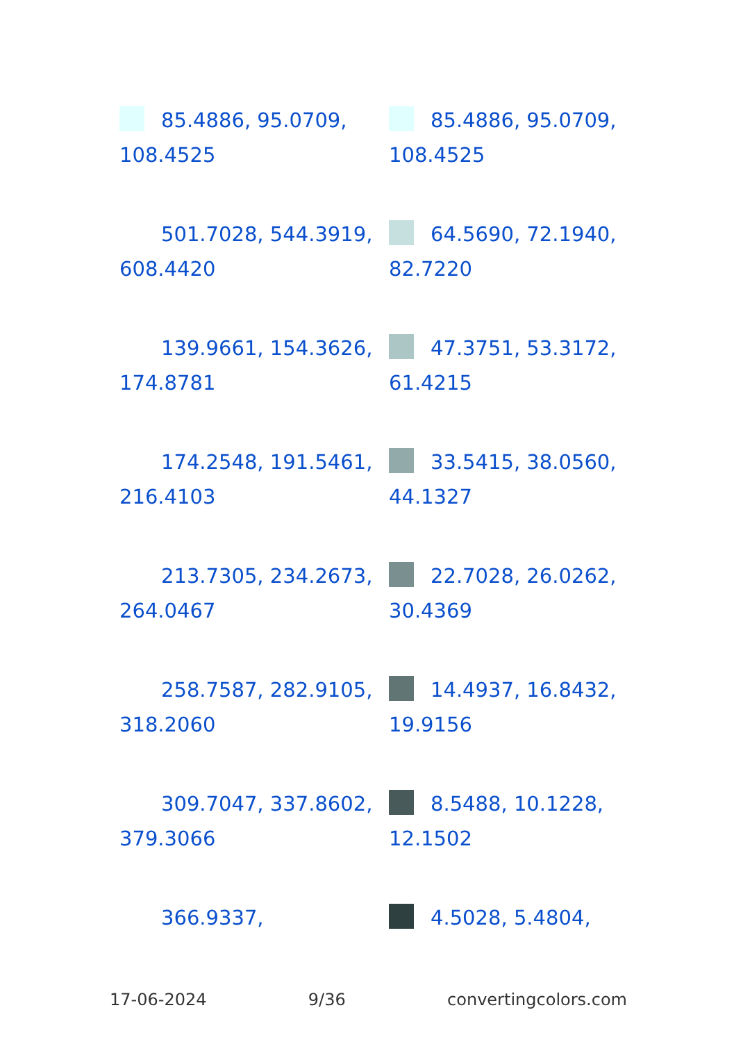85.4886, 95.0709, 108.4525
85.4886, 95.0709, 108.4525
501.7028, 544.3919, 608.4420
64.5690, 72.1940, 82.7220
139.9661, 154.3626, 174.8781
47.3751, 53.3172, 61.4215
174.2548, 191.5461, 216.4103
33.5415, 38.0560, 44.1327
213.7305, 234.2673, 264.0467
22.7028, 26.0262, 30.4369
258.7587, 282.9105, 318.2060
14.4937, 16.8432, 19.9156
309.7047, 337.8602, 379.3066
8.5488, 10.1228, 12.1502
366.9337,
4.5028, 5.4804,
17-06-2024 9/36 convertingcolors.com